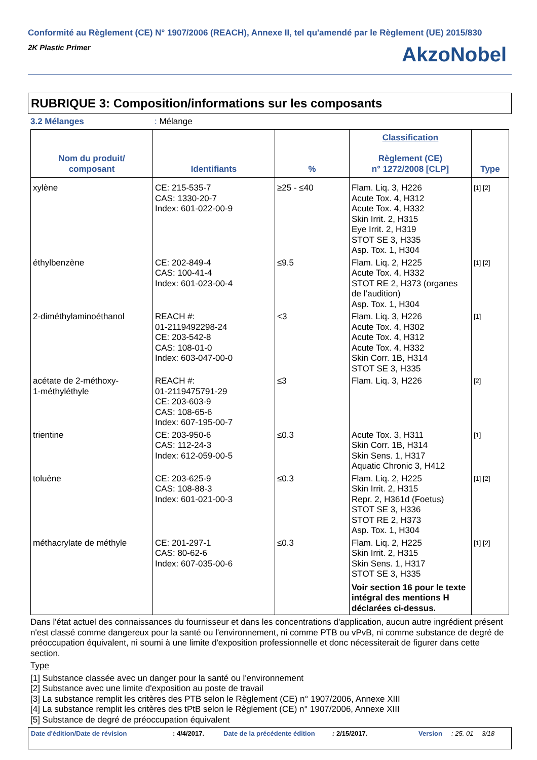Conformité au Règlement (CE) N° 1907/2006 (REACH), Annexe II, tel qu'amendé par le Règlement (UE) 2015/830
2K Plastic Primer
AkzoNobel
RUBRIQUE 3: Composition/informations sur les composants
3.2 Mélanges: Mélange
| Nom du produit/ composant | Identifiants | % | Classification Règlement (CE) n° 1272/2008 [CLP] | Type |
| --- | --- | --- | --- | --- |
| xylène | CE: 215-535-7 CAS: 1330-20-7 Index: 601-022-00-9 | ≥25 - ≤40 | Flam. Liq. 3, H226 Acute Tox. 4, H312 Acute Tox. 4, H332 Skin Irrit. 2, H315 Eye Irrit. 2, H319 STOT SE 3, H335 Asp. Tox. 1, H304 | [1] [2] |
| éthylbenzène | CE: 202-849-4 CAS: 100-41-4 Index: 601-023-00-4 | ≤9.5 | Flam. Liq. 2, H225 Acute Tox. 4, H332 STOT RE 2, H373 (organes de l’audition) Asp. Tox. 1, H304 | [1] [2] |
| 2-diméthylaminoéthanol | REACH #: 01-2119492298-24 CE: 203-542-8 CAS: 108-01-0 Index: 603-047-00-0 | <3 | Flam. Liq. 3, H226 Acute Tox. 4, H302 Acute Tox. 4, H312 Acute Tox. 4, H332 Skin Corr. 1B, H314 STOT SE 3, H335 | [1] |
| acétate de 2-méthoxy- 1-méthyléthyle | REACH #: 01-2119475791-29 CE: 203-603-9 CAS: 108-65-6 Index: 607-195-00-7 | ≤3 | Flam. Liq. 3, H226 | [2] |
| trientine | CE: 203-950-6 CAS: 112-24-3 Index: 612-059-00-5 | ≤0.3 | Acute Tox. 3, H311 Skin Corr. 1B, H314 Skin Sens. 1, H317 Aquatic Chronic 3, H412 | [1] |
| toluène | CE: 203-625-9 CAS: 108-88-3 Index: 601-021-00-3 | ≤0.3 | Flam. Liq. 2, H225 Skin Irrit. 2, H315 Repr. 2, H361d (Foetus) STOT SE 3, H336 STOT RE 2, H373 Asp. Tox. 1, H304 | [1] [2] |
| méthacrylate de méthyle | CE: 201-297-1 CAS: 80-62-6 Index: 607-035-00-6 | ≤0.3 | Flam. Liq. 2, H225 Skin Irrit. 2, H315 Skin Sens. 1, H317 STOT SE 3, H335 Voir section 16 pour le texte intégral des mentions H déclarées ci-dessus. | [1] [2] |
Dans l'état actuel des connaissances du fournisseur et dans les concentrations d'application, aucun autre ingrédient présent n'est classé comme dangereux pour la santé ou l'environnement, ni comme PTB ou vPvB, ni comme substance de degré de préoccupation équivalent, ni soumi à une limite d'exposition professionnelle et donc nécessiterait de figurer dans cette section.
Type
[1] Substance classée avec un danger pour la santé ou l'environnement
[2] Substance avec une limite d'exposition au poste de travail
[3] La substance remplit les critères des PTB selon le Règlement (CE) n° 1907/2006, Annexe XIII
[4] La substance remplit les critères des tPtB selon le Règlement (CE) n° 1907/2006, Annexe XIII
[5] Substance de degré de préoccupation équivalent
Date d'édition/Date de révision: 4/4/2017. Date de la précédente édition: 2/15/2017. Version: 25. 01 3/18